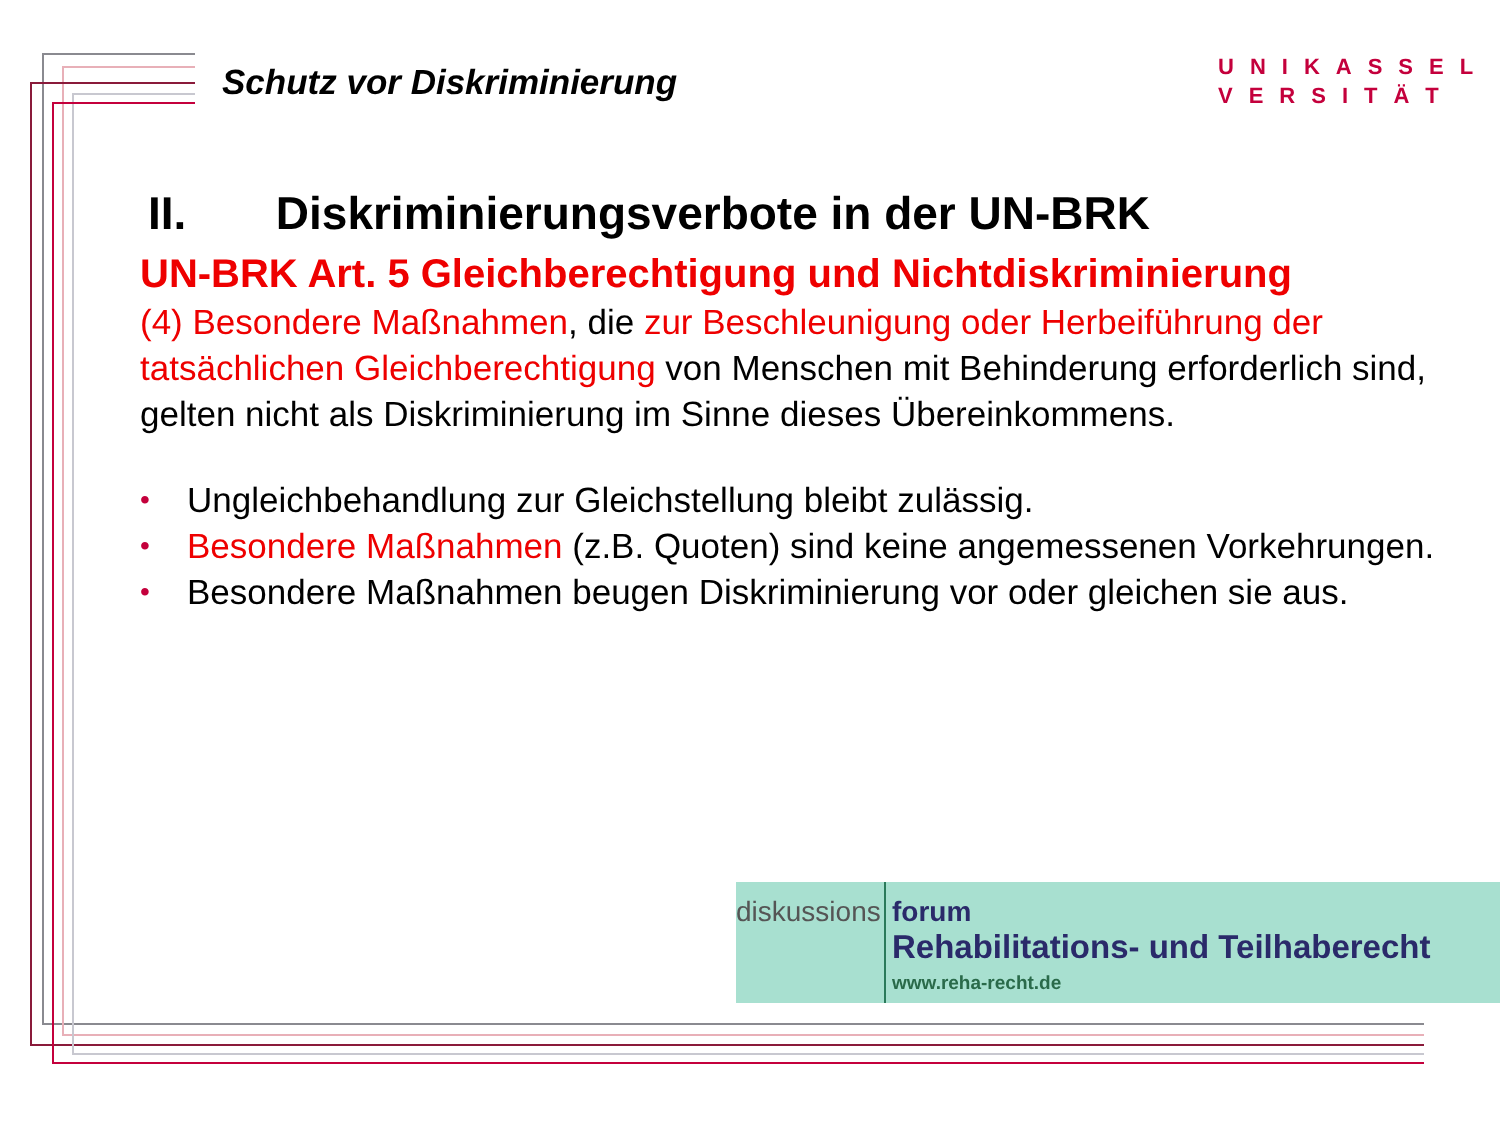Schutz vor Diskriminierung
UNIKASSEL
VERSITÄT
II. Diskriminierungsverbote in der UN-BRK
UN-BRK Art. 5 Gleichberechtigung und Nichtdiskriminierung
(4) Besondere Maßnahmen, die zur Beschleunigung oder Herbeiführung der tatsächlichen Gleichberechtigung von Menschen mit Behinderung erforderlich sind, gelten nicht als Diskriminierung im Sinne dieses Übereinkommens.
• Ungleichbehandlung zur Gleichstellung bleibt zulässig.
• Besondere Maßnahmen (z.B. Quoten) sind keine angemessenen Vorkehrungen.
• Besondere Maßnahmen beugen Diskriminierung vor oder gleichen sie aus.
diskussions
forum
Rehabilitations- und Teilhaberecht
www.reha-recht.de